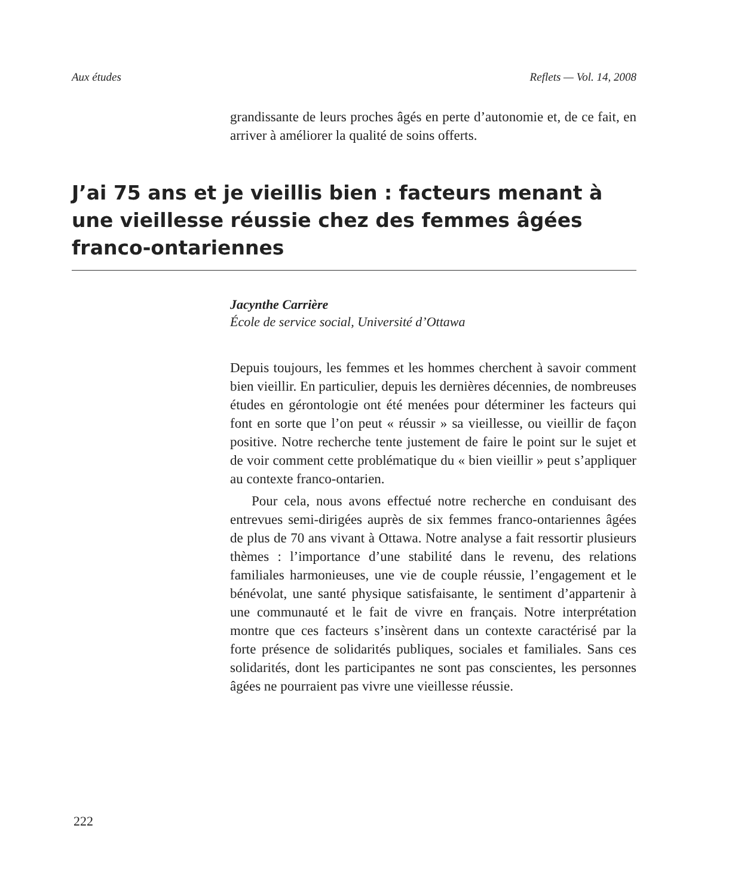Aux études Reflets — Vol. 14, 2008
grandissante de leurs proches âgés en perte d’autonomie et, de ce fait, en arriver à améliorer la qualité de soins offerts.
J’ai 75 ans et je vieillis bien : facteurs menant à une vieillesse réussie chez des femmes âgées franco-ontariennes
Jacynthe Carrière
École de service social, Université d’Ottawa
Depuis toujours, les femmes et les hommes cherchent à savoir comment bien vieillir. En particulier, depuis les dernières décennies, de nombreuses études en gérontologie ont été menées pour déterminer les facteurs qui font en sorte que l’on peut « réussir » sa vieillesse, ou vieillir de façon positive. Notre recherche tente justement de faire le point sur le sujet et de voir comment cette problématique du « bien vieillir » peut s’appliquer au contexte franco-ontarien.
Pour cela, nous avons effectué notre recherche en conduisant des entrevues semi-dirigées auprès de six femmes franco-ontariennes âgées de plus de 70 ans vivant à Ottawa. Notre analyse a fait ressortir plusieurs thèmes : l’importance d’une stabilité dans le revenu, des relations familiales harmonieuses, une vie de couple réussie, l’engagement et le bénévolat, une santé physique satisfaisante, le sentiment d’appartenir à une communauté et le fait de vivre en français. Notre interprétation montre que ces facteurs s’insèrent dans un contexte caractérisé par la forte présence de solidarités publiques, sociales et familiales. Sans ces solidarités, dont les participantes ne sont pas conscientes, les personnes âgées ne pourraient pas vivre une vieillesse réussie.
222